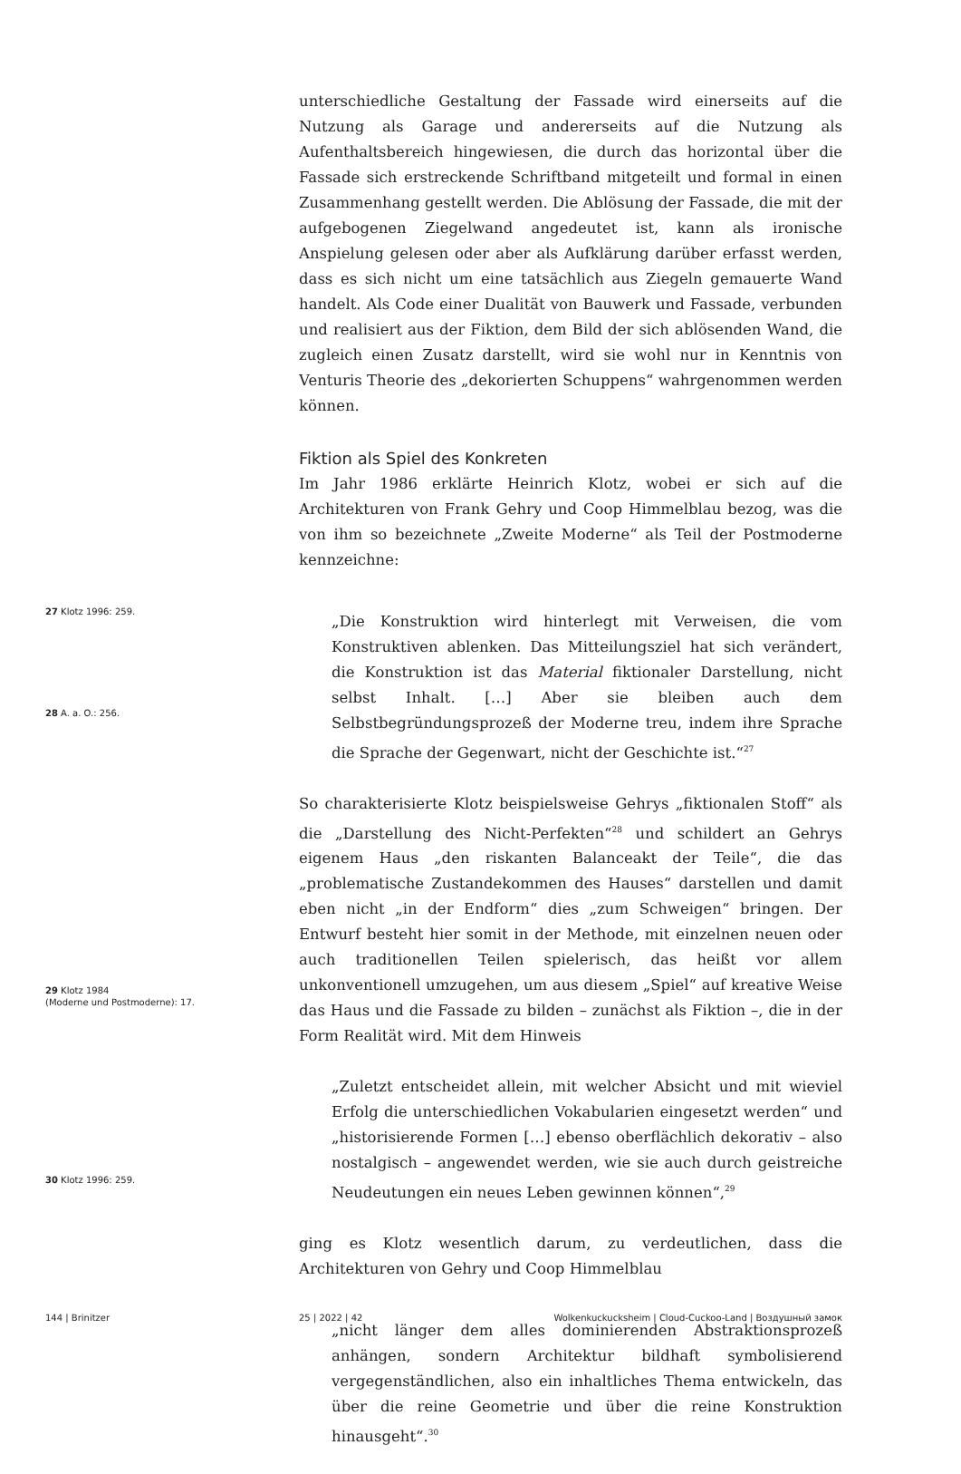unterschiedliche Gestaltung der Fassade wird einerseits auf die Nutzung als Garage und andererseits auf die Nutzung als Aufenthaltsbereich hingewiesen, die durch das horizontal über die Fassade sich erstreckende Schriftband mitgeteilt und formal in einen Zusammenhang gestellt werden. Die Ablösung der Fassade, die mit der aufgebogenen Ziegelwand angedeutet ist, kann als ironische Anspielung gelesen oder aber als Aufklärung darüber erfasst werden, dass es sich nicht um eine tatsächlich aus Ziegeln gemauerte Wand handelt. Als Code einer Dualität von Bauwerk und Fassade, verbunden und realisiert aus der Fiktion, dem Bild der sich ablösenden Wand, die zugleich einen Zusatz darstellt, wird sie wohl nur in Kenntnis von Venturis Theorie des „dekorierten Schuppens“ wahrgenommen werden können.
Fiktion als Spiel des Konkreten
Im Jahr 1986 erklärte Heinrich Klotz, wobei er sich auf die Architekturen von Frank Gehry und Coop Himmelblau bezog, was die von ihm so bezeichnete „Zweite Moderne“ als Teil der Postmoderne kennzeichne:
„Die Konstruktion wird hinterlegt mit Verweisen, die vom Konstruktiven ablenken. Das Mitteilungsziel hat sich verändert, die Konstruktion ist das Material fiktionaler Darstellung, nicht selbst Inhalt. […] Aber sie bleiben auch dem Selbstbegründungsprozeß der Moderne treu, indem ihre Sprache die Sprache der Gegenwart, nicht der Geschichte ist.“<sup>27</sup>
So charakterisierte Klotz beispielsweise Gehrys „fiktionalen Stoff“ als die „Darstellung des Nicht-Perfekten“<sup>28</sup> und schildert an Gehrys eigenem Haus „den riskanten Balanceakt der Teile“, die das „problematische Zustandekommen des Hauses“ darstellen und damit eben nicht „in der Endform“ dies „zum Schweigen“ bringen. Der Entwurf besteht hier somit in der Methode, mit einzelnen neuen oder auch traditionellen Teilen spielerisch, das heißt vor allem unkonventionell umzugehen, um aus diesem „Spiel“ auf kreative Weise das Haus und die Fassade zu bilden – zunächst als Fiktion –, die in der Form Realität wird. Mit dem Hinweis
„Zuletzt entscheidet allein, mit welcher Absicht und mit wieviel Erfolg die unterschiedlichen Vokabularien eingesetzt werden“ und „historisierende Formen […] ebenso oberflächlich dekorativ – also nostalgisch – angewendet werden, wie sie auch durch geistreiche Neudeutungen ein neues Leben gewinnen können“,<sup>29</sup>
ging es Klotz wesentlich darum, zu verdeutlichen, dass die Architekturen von Gehry und Coop Himmelblau
„nicht länger dem alles dominierenden Abstraktionsprozeß anhängen, sondern Architektur bildhaft symbolisierend vergegenständlichen, also ein inhaltliches Thema entwickeln, das über die reine Geometrie und über die reine Konstruktion hinausgeht“.<sup>30</sup>
27 Klotz 1996: 259.
28 A. a. O.: 256.
29 Klotz 1984
(Moderne und Postmoderne): 17.
30 Klotz 1996: 259.
144 | Brinitzer 25 | 2022 | 42
Wolkenkuckucksheim | Cloud-Cuckoo-Land | Воздушный замок